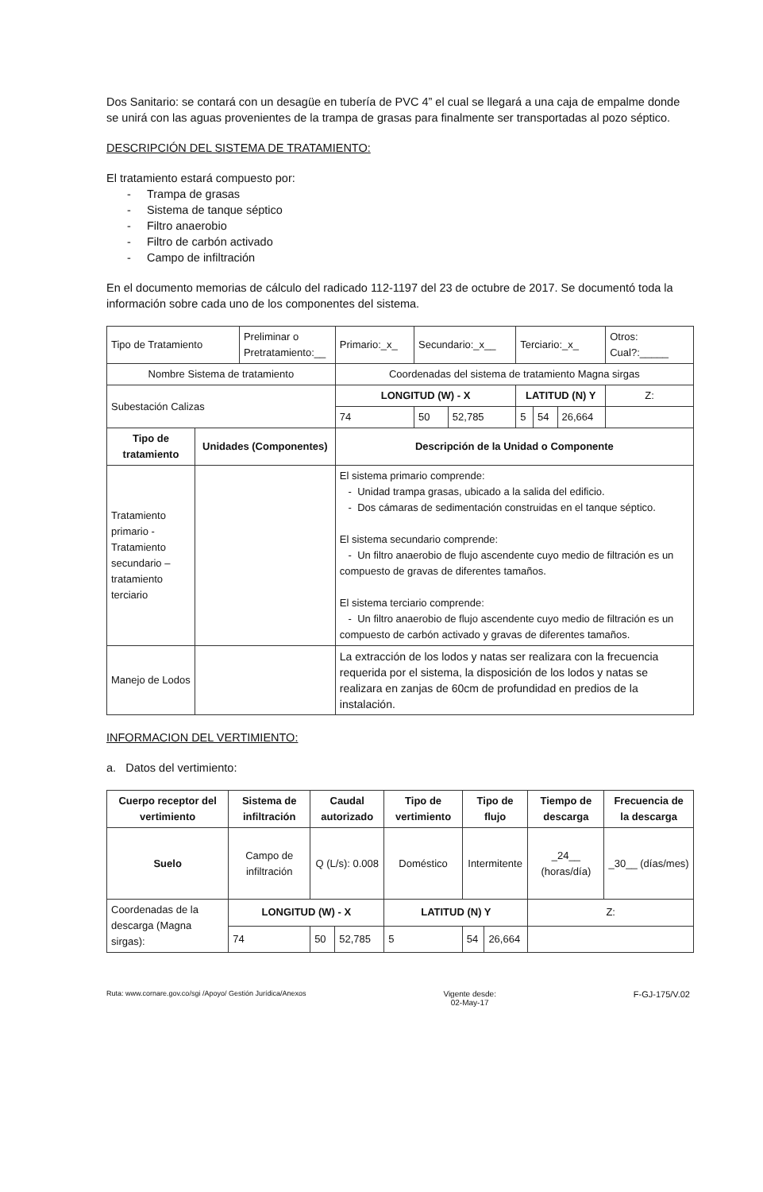Dos Sanitario: se contará con un desagüe en tubería de PVC 4” el cual se llegará a una caja de empalme donde se unirá con las aguas provenientes de la trampa de grasas para finalmente ser transportadas al pozo séptico.
DESCRIPCIÓN DEL SISTEMA DE TRATAMIENTO:
El tratamiento estará compuesto por:
- Trampa de grasas
- Sistema de tanque séptico
- Filtro anaerobio
- Filtro de carbón activado
- Campo de infiltración
En el documento memorias de cálculo del radicado 112-1197 del 23 de octubre de 2017. Se documentó toda la información sobre cada uno de los componentes del sistema.
| Tipo de Tratamiento | | Preliminar o Pretratamiento:__ | | Primario:_x_ | Secundario:_x__ | | Terciario:_x_ | | | Otros: Cual?:_____ |
| Nombre Sistema de tratamiento | | | | Coordenadas del sistema de tratamiento Magna sirgas | | | | | | |
| Subestación Calizas | | | | LONGITUD (W) - X | | | LATITUD (N) Y | | | Z: |
| | | | | 74 | 50 | 52,785 | 5 | 54 | 26,664 | |
| Tipo de tratamiento | Unidades (Componentes) | | Descripción de la Unidad o Componente | | | | | | | |
| Tratamiento primario - Tratamiento secundario – tratamiento terciario | | | El sistema primario comprende: - Unidad trampa grasas, ubicado a la salida del edificio. - Dos cámaras de sedimentación construidas en el tanque séptico. El sistema secundario comprende: - Un filtro anaerobio de flujo ascendente cuyo medio de filtración es un compuesto de gravas de diferentes tamaños. El sistema terciario comprende: - Un filtro anaerobio de flujo ascendente cuyo medio de filtración es un compuesto de carbón activado y gravas de diferentes tamaños. | | | | | | | |
| Manejo de Lodos | | | La extracción de los lodos y natas ser realizara con la frecuencia requerida por el sistema, la disposición de los lodos y natas se realizara en zanjas de 60cm de profundidad en predios de la instalación. | | | | | | | |
INFORMACION DEL VERTIMIENTO:
a. Datos del vertimiento:
| Cuerpo receptor del vertimiento | Sistema de infiltración | | Caudal autorizado | | Tipo de vertimiento | Tipo de flujo | | Tiempo de descarga | Frecuencia de la descarga |
| --- | --- | --- | --- | --- | --- | --- | --- | --- | --- |
| Suelo | Campo de infiltración | | Q (L/s): 0.008 | | Doméstico | Intermitente | | _24__ (horas/día) | _30__ (días/mes) |
| Coordenadas de la descarga (Magna sirgas): | | LONGITUD (W) - X | | | LATITUD (N) Y | | | Z: | |
| | | 74 | 50 | 52,785 | 5 | 54 | 26,664 | | |
Ruta: www.cornare.gov.co/sgi /Apoyo/ Gestión Jurídica/Anexos Vigente desde:
02-May-17 F-GJ-175/V.02